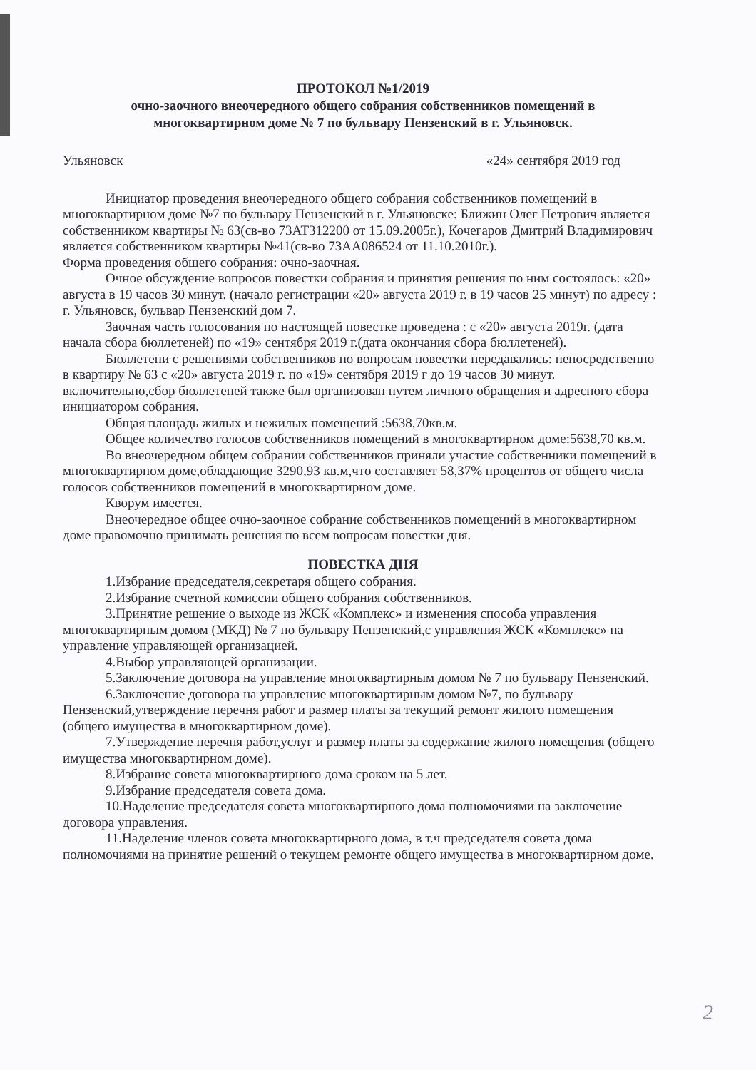ПРОТОКОЛ №1/2019
очно-заочного внеочередного общего собрания собственников помещений в
многоквартирном доме № 7 по бульвару Пензенский в г. Ульяновск.
Ульяновск «24» сентября 2019 год
Инициатор проведения внеочередного общего собрания собственников помещений в многоквартирном доме №7 по бульвару Пензенский в г. Ульяновске: Ближин Олег Петрович является собственником квартиры № 63(св-во 73АТ312200 от 15.09.2005г.), Кочегаров Дмитрий Владимирович является собственником квартиры №41(св-во 73АА086524 от 11.10.2010г.).
Форма проведения общего собрания: очно-заочная.
Очное обсуждение вопросов повестки собрания и принятия решения по ним состоялось: «20» августа в 19 часов 30 минут. (начало регистрации «20» августа 2019 г. в 19 часов 25 минут) по адресу : г. Ульяновск, бульвар Пензенский дом 7.
Заочная часть голосования по настоящей повестке проведена : с «20» августа 2019г. (дата начала сбора бюллетеней) по «19» сентября 2019 г.(дата окончания сбора бюллетеней).
Бюллетени с решениями собственников по вопросам повестки передавались: непосредственно в квартиру № 63 с «20» августа 2019 г. по «19» сентября 2019 г до 19 часов 30 минут. включительно,сбор бюллетеней также был организован путем личного обращения и адресного сбора инициатором собрания.
Общая площадь жилых и нежилых помещений :5638,70кв.м.
Общее количество голосов собственников помещений в многоквартирном доме:5638,70 кв.м.
Во внеочередном общем собрании собственников приняли участие собственники помещений в многоквартирном доме,обладающие 3290,93 кв.м,что составляет 58,37% процентов от общего числа голосов собственников помещений в многоквартирном доме.
Кворум имеется.
Внеочередное общее очно-заочное собрание собственников помещений в многоквартирном доме правомочно принимать решения по всем вопросам повестки дня.
ПОВЕСТКА ДНЯ
1.Избрание председателя,секретаря общего собрания.
2.Избрание счетной комиссии общего собрания собственников.
3.Принятие решение о выходе из ЖСК «Комплекс» и изменения способа управления многоквартирным домом (МКД) № 7 по бульвару Пензенский,с управления ЖСК «Комплекс» на управление управляющей организацией.
4.Выбор управляющей организации.
5.Заключение договора на управление многоквартирным домом № 7 по бульвару Пензенский.
6.Заключение договора на управление многоквартирным домом №7, по бульвару Пензенский,утверждение перечня работ и размер платы за текущий ремонт жилого помещения (общего имущества в многоквартирном доме).
7.Утверждение перечня работ,услуг и размер платы за содержание жилого помещения (общего имущества многоквартирном доме).
8.Избрание совета многоквартирного дома сроком на 5 лет.
9.Избрание председателя совета дома.
10.Наделение председателя совета многоквартирного дома полномочиями на заключение договора управления.
11.Наделение членов совета многоквартирного дома, в т.ч председателя совета дома полномочиями на принятие решений о текущем ремонте общего имущества в многоквартирном доме.
2